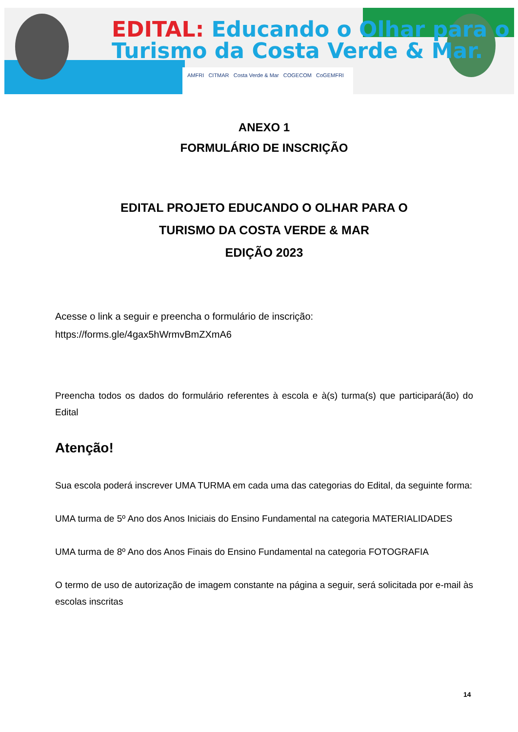EDITAL: Educando o Olhar para o
Turismo da Costa Verde & Mar.
AMFRI CITMAR Costa Verde & Mar COGECOM CoGEMFRI
ANEXO 1
FORMULÁRIO DE INSCRIÇÃO
EDITAL PROJETO EDUCANDO O OLHAR PARA O
TURISMO DA COSTA VERDE & MAR
EDIÇÃO 2023
Acesse o link a seguir e preencha o formulário de inscrição:
https://forms.gle/4gax5hWrmvBmZXmA6
Preencha todos os dados do formulário referentes à escola e à(s) turma(s) que participará(ão) do Edital
Atenção!
Sua escola poderá inscrever UMA TURMA em cada uma das categorias do Edital, da seguinte forma:
UMA turma de 5º Ano dos Anos Iniciais do Ensino Fundamental na categoria MATERIALIDADES
UMA turma de 8º Ano dos Anos Finais do Ensino Fundamental na categoria FOTOGRAFIA
O termo de uso de autorização de imagem constante na página a seguir, será solicitada por e-mail às escolas inscritas
14